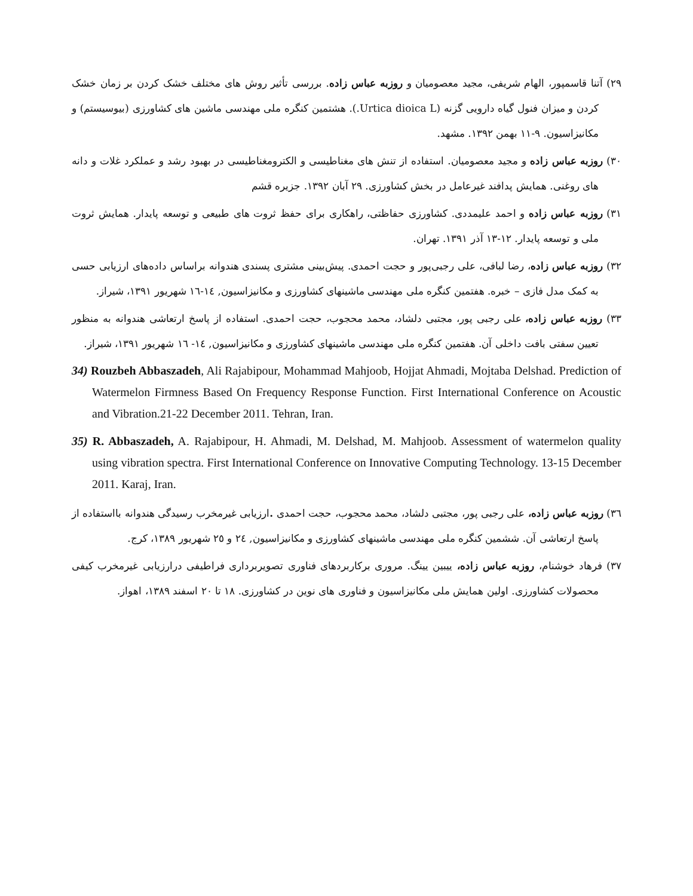۲۹) آتنا قاسمپور، الهام شریفی، مجید معصومیان و روزبه عباس زاده. بررسی تأثیر روش های مختلف خشک کردن بر زمان خشک کردن و میزان فنول گیاه دارویی گزنه (Urtica dioica L.). هشتمین کنگره ملی مهندسی ماشین های کشاورزی (بیوسیستم) و مکانیزاسیون. ۹-۱۱ بهمن ۱۳۹۲. مشهد.
۳۰) روزبه عباس زاده و مجید معصومیان. استفاده از تنش های مغناطیسی و الکترومغناطیسی در بهبود رشد و عملکرد غلات و دانه های روغنی. همایش پدافند غیرعامل در بخش کشاورزی. ۲۹ آبان ۱۳۹۲. جزیره قشم
۳۱) روزبه عباس زاده و احمد علیمددی. کشاورزی حفاظتی، راهکاری برای حفظ ثروت های طبیعی و توسعه پایدار. همایش ثروت ملی و توسعه پایدار. ۱۲-۱۳ آذر ۱۳۹۱. تهران.
۳۲) روزبه عباس زاده، رضا لبافی، علی رجبی‌پور و حجت احمدی. پیش‌بینی مشتری پسندی هندوانه براساس داده‌های ارزیابی حسی به کمک مدل فازی – خبره. هفتمین کنگره ملی مهندسی ماشینهای کشاورزی و مکانیزاسیون, ١٤-١٦ شهریور ۱۳۹۱، شیراز.
۳۳) روزبه عباس زاده، علی رجبی پور، مجتبی دلشاد، محمد محجوب، حجت احمدی. استفاده از پاسخ ارتعاشی هندوانه به منظور تعیین سفتی بافت داخلی آن. هفتمین کنگره ملی مهندسی ماشینهای کشاورزی و مکانیزاسیون, ١٤- ١٦ شهریور ۱۳۹۱، شیراز.
34) Rouzbeh Abbaszadeh, Ali Rajabipour, Mohammad Mahjoob, Hojjat Ahmadi, Mojtaba Delshad. Prediction of Watermelon Firmness Based On Frequency Response Function. First International Conference on Acoustic and Vibration.21-22 December 2011. Tehran, Iran.
35) R. Abbaszadeh, A. Rajabipour, H. Ahmadi, M. Delshad, M. Mahjoob. Assessment of watermelon quality using vibration spectra. First International Conference on Innovative Computing Technology. 13-15 December 2011. Karaj, Iran.
٣٦) روزبه عباس زاده، علی رجبی پور، مجتبی دلشاد، محمد محجوب، حجت احمدی . ارزیابی غیرمخرب رسیدگی هندوانه بااستفاده از پاسخ ارتعاشی آن. ششمین کنگره ملی مهندسی ماشینهای کشاورزی و مکانیزاسیون, ٢٤ و ٢٥ شهریور ۱۳۸۹، کرج.
۳۷) فرهاد خوشنام، روزبه عباس زاده، ییبین یینگ. مروری برکاربردهای فناوری تصویربرداری فراطیفی درارزیابی غیرمخرب کیفی محصولات کشاورزی. اولین همایش ملی مکانیزاسیون و فناوری های نوین در کشاورزی. ۱۸ تا ۲۰ اسفند ۱۳۸۹، اهواز.